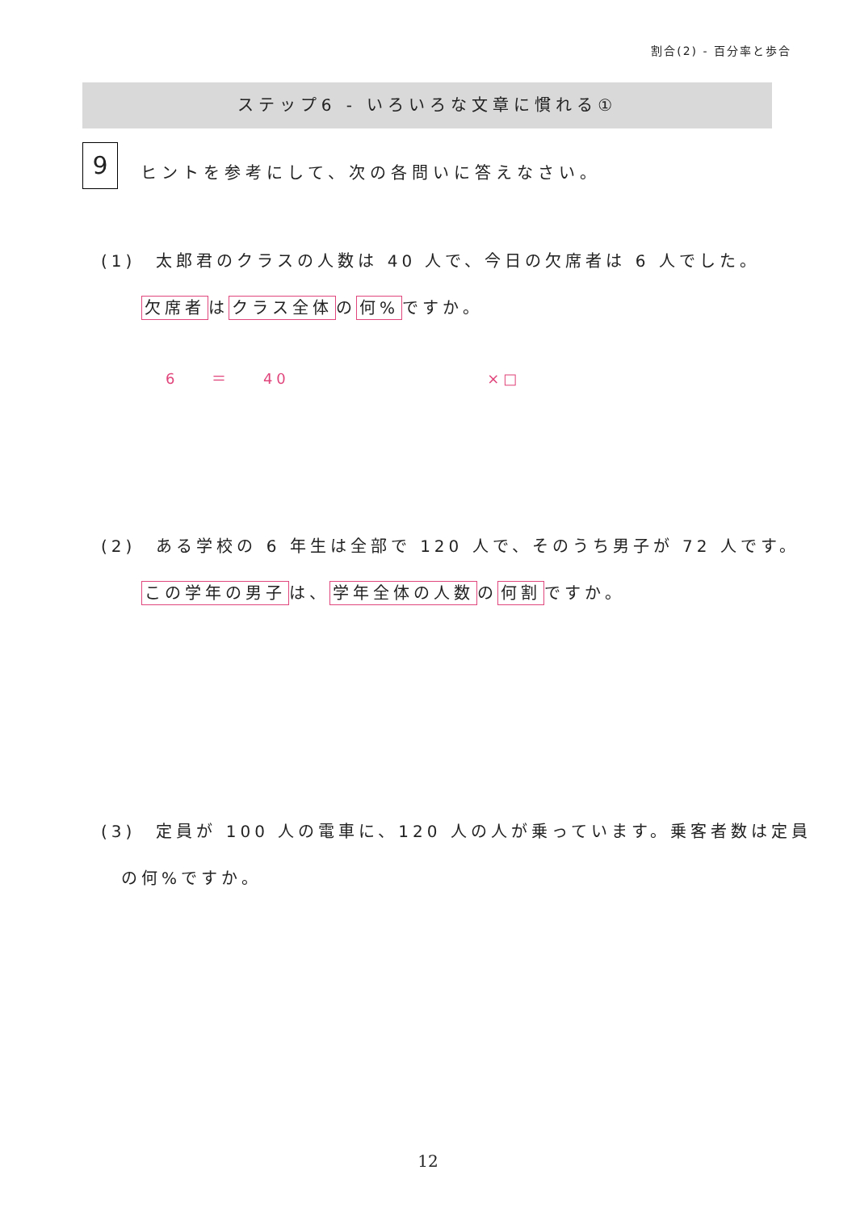割合(2) - 百分率と歩合
ステップ6 - いろいろな文章に慣れる①
9
ヒントを参考にして、次の各問いに答えなさい。
(1)　太郎君のクラスの人数は 40 人で、今日の欠席者は 6 人でした。
　　欠席者 は クラス全体 の 何% ですか。
6 ＝ 40 ×□
(2)　ある学校の 6 年生は全部で 120 人で、そのうち男子が 72 人です。
　　この学年の男子 は、 学年全体の人数 の 何割 ですか。
(3)　定員が 100 人の電車に、120 人の人が乗っています。乗客者数は定員
　の何%ですか。
12